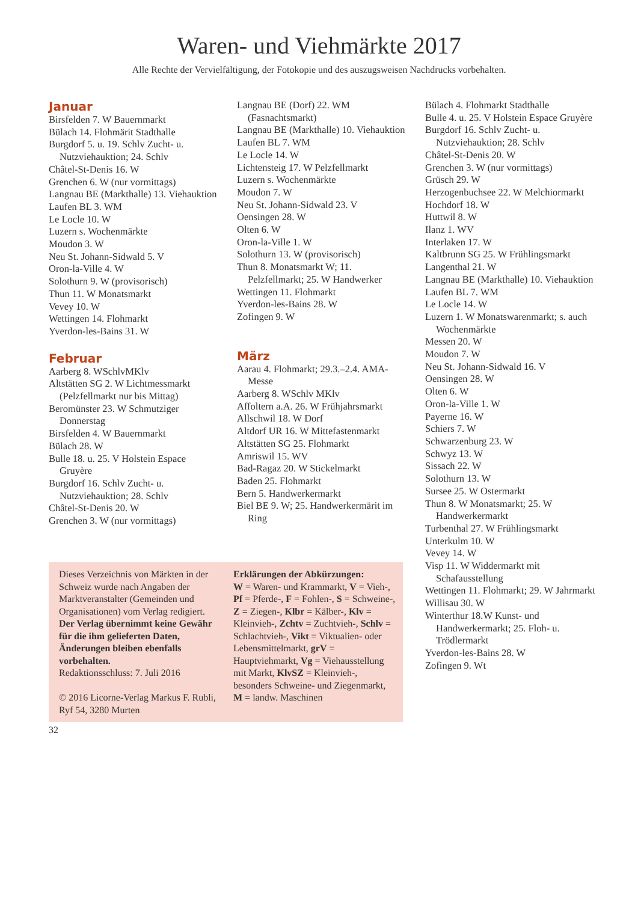Waren- und Viehmärkte 2017
Alle Rechte der Vervielfältigung, der Fotokopie und des auszugsweisen Nachdrucks vorbehalten.
Januar
Birsfelden 7. W Bauernmarkt
Bülach 14. Flohmärit Stadthalle
Burgdorf 5. u. 19. Schlv Zucht- u. Nutzviehauktion; 24. Schlv
Châtel-St-Denis 16. W
Grenchen 6. W (nur vormittags)
Langnau BE (Markthalle) 13. Vieh­auktion
Laufen BL 3. WM
Le Locle 10. W
Luzern s. Wochenmärkte
Moudon 3. W
Neu St. Johann-Sidwald 5. V
Oron-la-Ville 4. W
Solothurn 9. W (provisorisch)
Thun 11. W Monatsmarkt
Vevey 10. W
Wettingen 14. Flohmarkt
Yverdon-les-Bains 31. W
Februar
Aarberg 8. WSchlvMKlv
Altstätten SG 2. W Lichtmessmarkt (Pelzfellmarkt nur bis Mittag)
Beromünster 23. W Schmutziger Donnerstag
Birsfelden 4. W Bauernmarkt
Bülach 28. W
Bulle 18. u. 25. V Holstein Espace Gruyère
Burgdorf 16. Schlv Zucht- u. Nutzviehauktion; 28. Schlv
Châtel-St-Denis 20. W
Grenchen 3. W (nur vormittags)
Langnau BE (Dorf) 22. WM (Fasnachtsmarkt)
Langnau BE (Markthalle) 10. Viehauktion
Laufen BL 7. WM
Le Locle 14. W
Lichtensteig 17. W Pelzfellmarkt
Luzern s. Wochenmärkte
Moudon 7. W
Neu St. Johann-Sidwald 23. V
Oensingen 28. W
Olten 6. W
Oron-la-Ville 1. W
Solothurn 13. W (provisorisch)
Thun 8. Monatsmarkt W; 11. Pelzfellmarkt; 25. W Handwerker
Wettingen 11. Flohmarkt
Yverdon-les-Bains 28. W
Zofingen 9. W
März
Aarau 4. Flohmarkt; 29.3.–2.4. AMA-Messe
Aarberg 8. WSchlv MKlv
Affoltern a.A. 26. W Frühjahrsmarkt
Allschwil 18. W Dorf
Altdorf UR 16. W Mittefastenmarkt
Altstätten SG 25. Flohmarkt
Amriswil 15. WV
Bad-Ragaz 20. W Stickelmarkt
Baden 25. Flohmarkt
Bern 5. Handwerkermarkt
Biel BE 9. W; 25. Handwerkermärit im Ring
Bülach 4. Flohmarkt Stadthalle
Bulle 4. u. 25. V Holstein Espace Gruyère
Burgdorf 16. Schlv Zucht- u. Nutzviehauktion; 28. Schlv
Châtel-St-Denis 20. W
Grenchen 3. W (nur vormittags)
Grüsch 29. W
Herzogenbuchsee 22. W Melchiormarkt
Hochdorf 18. W
Huttwil 8. W
Ilanz 1. WV
Interlaken 17. W
Kaltbrunn SG 25. W Frühlingsmarkt
Langenthal 21. W
Langnau BE (Markthalle) 10. Viehauktion
Laufen BL 7. WM
Le Locle 14. W
Luzern 1. W Monatswarenmarkt; s. auch Wochenmärkte
Messen 20. W
Moudon 7. W
Neu St. Johann-Sidwald 16. V
Oensingen 28. W
Olten 6. W
Oron-la-Ville 1. W
Payerne 16. W
Schiers 7. W
Schwarzenburg 23. W
Schwyz 13. W
Sissach 22. W
Solothurn 13. W
Sursee 25. W Ostermarkt
Thun 8. W Monatsmarkt; 25. W Handwerkermarkt
Turbenthal 27. W Frühlingsmarkt
Unterkulm 10. W
Vevey 14. W
Visp 11. W Widdermarkt mit Schafausstellung
Wettingen 11. Flohmarkt; 29. W Jahrmarkt
Willisau 30. W
Winterthur 18.W Kunst- und Handwerkermarkt; 25. Floh- u. Trödlermarkt
Yverdon-les-Bains 28. W
Zofingen 9. Wt
Dieses Verzeichnis von Märkten in der Schweiz wurde nach Angaben der Marktveranstalter (Gemeinden und Organisationen) vom Verlag redigiert. Der Verlag übernimmt keine Gewähr für die ihm gelieferten Daten, Änderungen bleiben ebenfalls vorbehalten.
Redaktionsschluss: 7. Juli 2016
© 2016 Licorne-Verlag Markus F. Rubli, Ryf 54, 3280 Murten
Erklärungen der Abkürzungen:
W = Waren- und Krammarkt, V = Vieh-, Pf = Pferde-, F = Fohlen-, S = Schweine-, Z = Ziegen-, Klbr = Kälber-, Klv = Kleinvieh-, Zchtv = Zuchtvieh-, Schlv = Schlachtvieh-, Vikt = Viktualien- oder Lebensmittelmarkt, grV = Hauptviehmarkt, Vg = Viehausstellung mit Markt, KlvSZ = Kleinvieh-, besonders Schweine- und Ziegenmarkt, M = landw. Maschinen
32